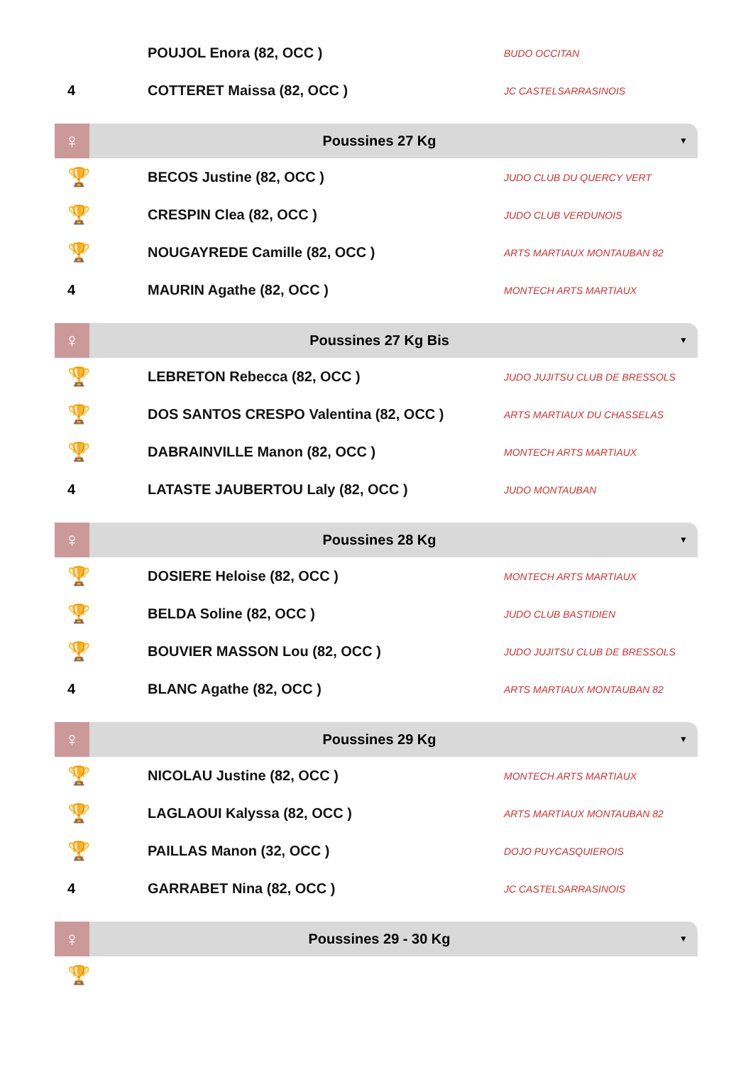| | POUJOL Enora (82, OCC ) | BUDO OCCITAN |
| 4 | COTTERET Maissa (82, OCC ) | JC CASTELSARRASINOIS |
♀
Poussines 27 Kg
▼
| 🏆 | BECOS Justine (82, OCC ) | JUDO CLUB DU QUERCY VERT |
| 🏆 | CRESPIN Clea (82, OCC ) | JUDO CLUB VERDUNOIS |
| 🏆 | NOUGAYREDE Camille (82, OCC ) | ARTS MARTIAUX MONTAUBAN 82 |
| 4 | MAURIN Agathe (82, OCC ) | MONTECH ARTS MARTIAUX |
♀
Poussines 27 Kg Bis
▼
| 🏆 | LEBRETON Rebecca (82, OCC ) | JUDO JUJITSU CLUB DE BRESSOLS |
| 🏆 | DOS SANTOS CRESPO Valentina (82, OCC ) | ARTS MARTIAUX DU CHASSELAS |
| 🏆 | DABRAINVILLE Manon (82, OCC ) | MONTECH ARTS MARTIAUX |
| 4 | LATASTE JAUBERTOU Laly (82, OCC ) | JUDO MONTAUBAN |
♀
Poussines 28 Kg
▼
| 🏆 | DOSIERE Heloise (82, OCC ) | MONTECH ARTS MARTIAUX |
| 🏆 | BELDA Soline (82, OCC ) | JUDO CLUB BASTIDIEN |
| 🏆 | BOUVIER MASSON Lou (82, OCC ) | JUDO JUJITSU CLUB DE BRESSOLS |
| 4 | BLANC Agathe (82, OCC ) | ARTS MARTIAUX MONTAUBAN 82 |
♀
Poussines 29 Kg
▼
| 🏆 | NICOLAU Justine (82, OCC ) | MONTECH ARTS MARTIAUX |
| 🏆 | LAGLAOUI Kalyssa (82, OCC ) | ARTS MARTIAUX MONTAUBAN 82 |
| 🏆 | PAILLAS Manon (32, OCC ) | DOJO PUYCASQUIEROIS |
| 4 | GARRABET Nina (82, OCC ) | JC CASTELSARRASINOIS |
♀
Poussines 29 - 30 Kg
▼
| 🏆 | | |